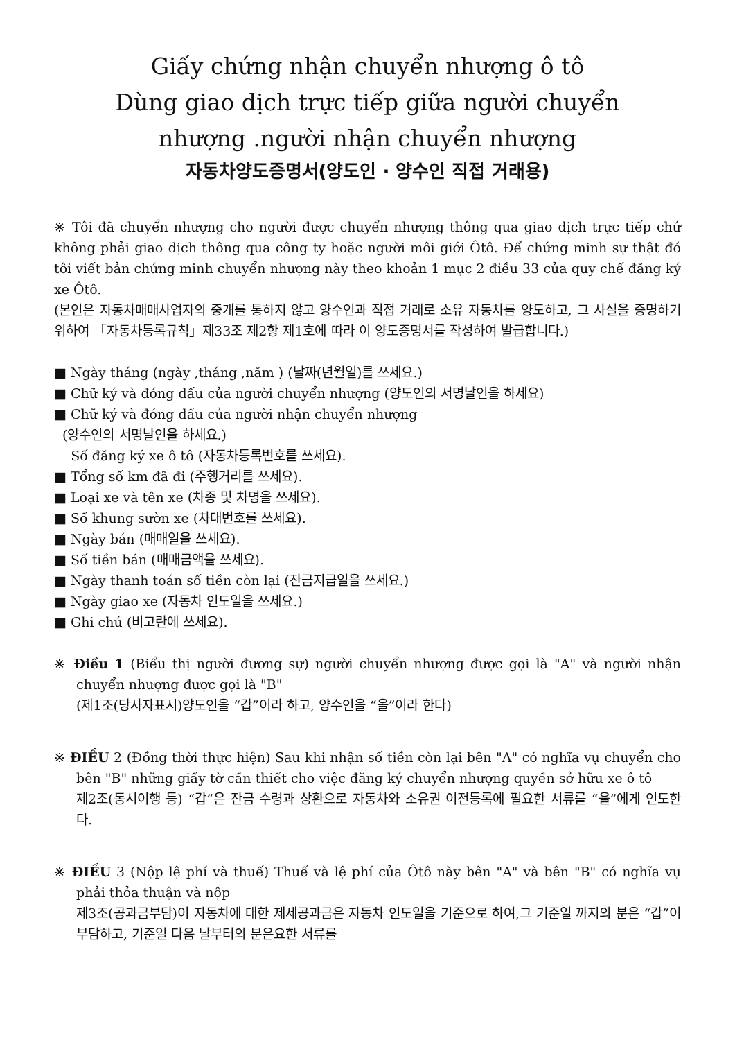Giấy chứng nhận chuyển nhượng ô tô
Dùng giao dịch trực tiếp giữa người chuyển
nhượng .người nhận chuyển nhượng
자동차양도증명서(양도인 · 양수인 직접 거래용)
※ Tôi đã chuyển nhượng cho người được chuyển nhượng thông qua giao dịch trực tiếp chứ không phải giao dịch thông qua công ty hoặc người môi giới Ôtô. Để chứng minh sự thật đó tôi viết bản chứng minh chuyển nhượng này theo khoản 1 mục 2 điều 33 của quy chế đăng ký xe Ôtô.
(본인은 자동차매매사업자의 중개를 통하지 않고 양수인과 직접 거래로 소유 자동차를 양도하고, 그 사실을 증명하기 위하여 「자동차등록규칙」제33조 제2항 제1호에 따라 이 양도증명서를 작성하여 발급합니다.)
■ Ngày tháng (ngày ,tháng ,năm ) (날짜(년월일)를 쓰세요.)
■ Chữ ký và đóng dấu của người chuyển nhượng (양도인의 서명날인을 하세요)
■ Chữ ký và đóng dấu của người nhận chuyển nhượng
(양수인의 서명날인을 하세요.)
Số đăng ký xe ô tô (자동차등록번호를 쓰세요).
■ Tổng số km đã đi (주행거리를 쓰세요).
■ Loại xe và tên xe (차종 및 차명을 쓰세요).
■ Số khung sườn xe (차대번호를 쓰세요).
■ Ngày bán (매매일을 쓰세요).
■ Số tiền bán (매매금액을 쓰세요).
■ Ngày thanh toán số tiền còn lại (잔금지급일을 쓰세요.)
■ Ngày giao xe (자동차 인도일을 쓰세요.)
■ Ghi chú (비고란에 쓰세요).
※ Điều 1 (Biểu thị người đương sự) người chuyển nhượng được gọi là "A" và người nhận chuyển nhượng được gọi là "B"
(제1조(당사자표시)양도인을 “갑”이라 하고, 양수인을 “을”이라 한다)
※ ĐIỀU 2 (Đồng thời thực hiện) Sau khi nhận số tiền còn lại bên "A" có nghĩa vụ chuyển cho bên "B" những giấy tờ cần thiết cho việc đăng ký chuyển nhượng quyền sở hữu xe ô tô
제2조(동시이행 등) “갑”은 잔금 수령과 상환으로 자동차와 소유권 이전등록에 필요한 서류를 “을”에게 인도한다.
※ ĐIỀU 3 (Nộp lệ phí và thuế) Thuế và lệ phí của Ôtô này bên "A" và bên "B" có nghĩa vụ phải thỏa thuận và nộp
제3조(공과금부담)이 자동차에 대한 제세공과금은 자동차 인도일을 기준으로 하여,그 기준일 까지의 분은 “갑”이 부담하고, 기준일 다음 날부터의 분은요한 서류를